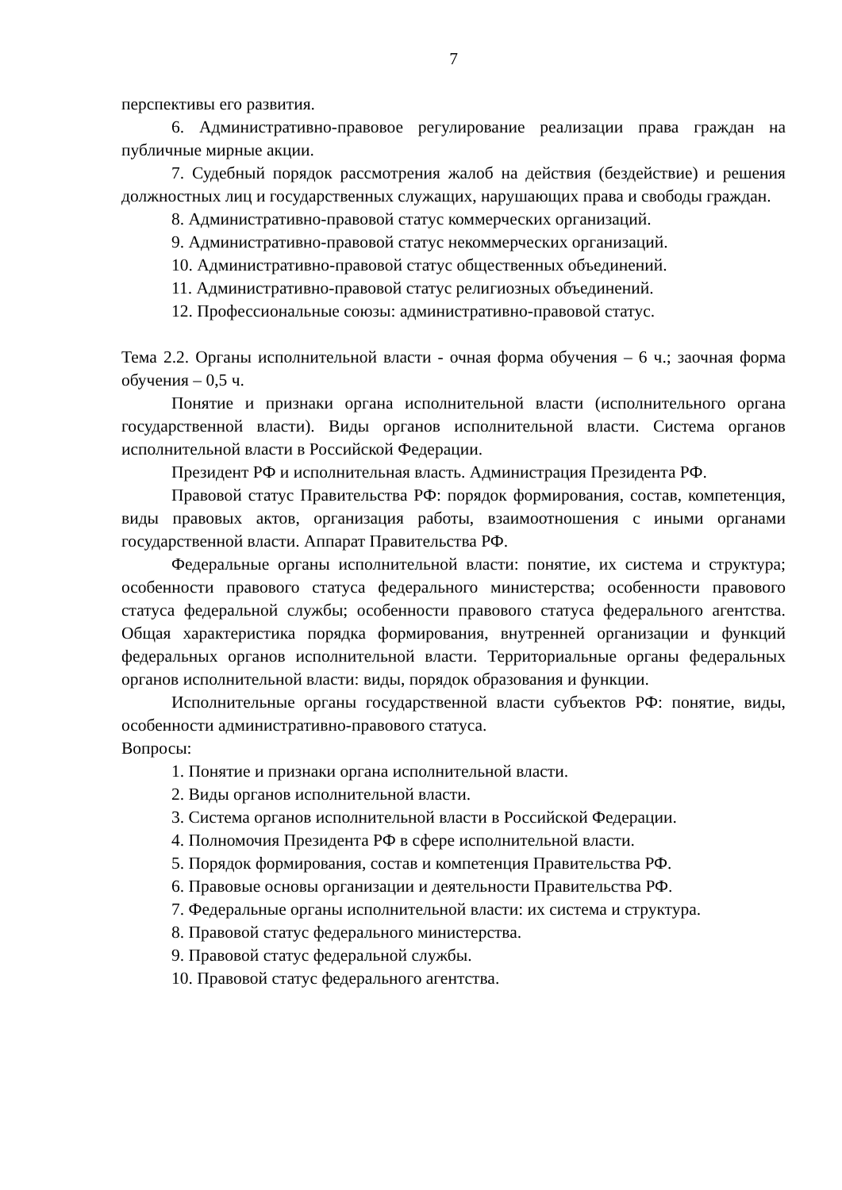7
перспективы его развития.
6. Административно-правовое регулирование реализации права граждан на публичные мирные акции.
7. Судебный порядок рассмотрения жалоб на действия (бездействие) и решения должностных лиц и государственных служащих, нарушающих права и свободы граждан.
8. Административно-правовой статус коммерческих организаций.
9. Административно-правовой статус некоммерческих организаций.
10. Административно-правовой статус общественных объединений.
11. Административно-правовой статус религиозных объединений.
12. Профессиональные союзы: административно-правовой статус.
Тема 2.2. Органы исполнительной власти - очная форма обучения – 6 ч.; заочная форма обучения – 0,5 ч.
Понятие и признаки органа исполнительной власти (исполнительного органа государственной власти). Виды органов исполнительной власти. Система органов исполнительной власти в Российской Федерации.
Президент РФ и исполнительная власть. Администрация Президента РФ.
Правовой статус Правительства РФ: порядок формирования, состав, компетенция, виды правовых актов, организация работы, взаимоотношения с иными органами государственной власти. Аппарат Правительства РФ.
Федеральные органы исполнительной власти: понятие, их система и структура; особенности правового статуса федерального министерства; особенности правового статуса федеральной службы; особенности правового статуса федерального агентства. Общая характеристика порядка формирования, внутренней организации и функций федеральных органов исполнительной власти. Территориальные органы федеральных органов исполнительной власти: виды, порядок образования и функции.
Исполнительные органы государственной власти субъектов РФ: понятие, виды, особенности административно-правового статуса.
Вопросы:
1. Понятие и признаки органа исполнительной власти.
2. Виды органов исполнительной власти.
3. Система органов исполнительной власти в Российской Федерации.
4. Полномочия Президента РФ в сфере исполнительной власти.
5. Порядок формирования, состав и компетенция Правительства РФ.
6. Правовые основы организации и деятельности Правительства РФ.
7. Федеральные органы исполнительной власти: их система и структура.
8. Правовой статус федерального министерства.
9. Правовой статус федеральной службы.
10. Правовой статус федерального агентства.